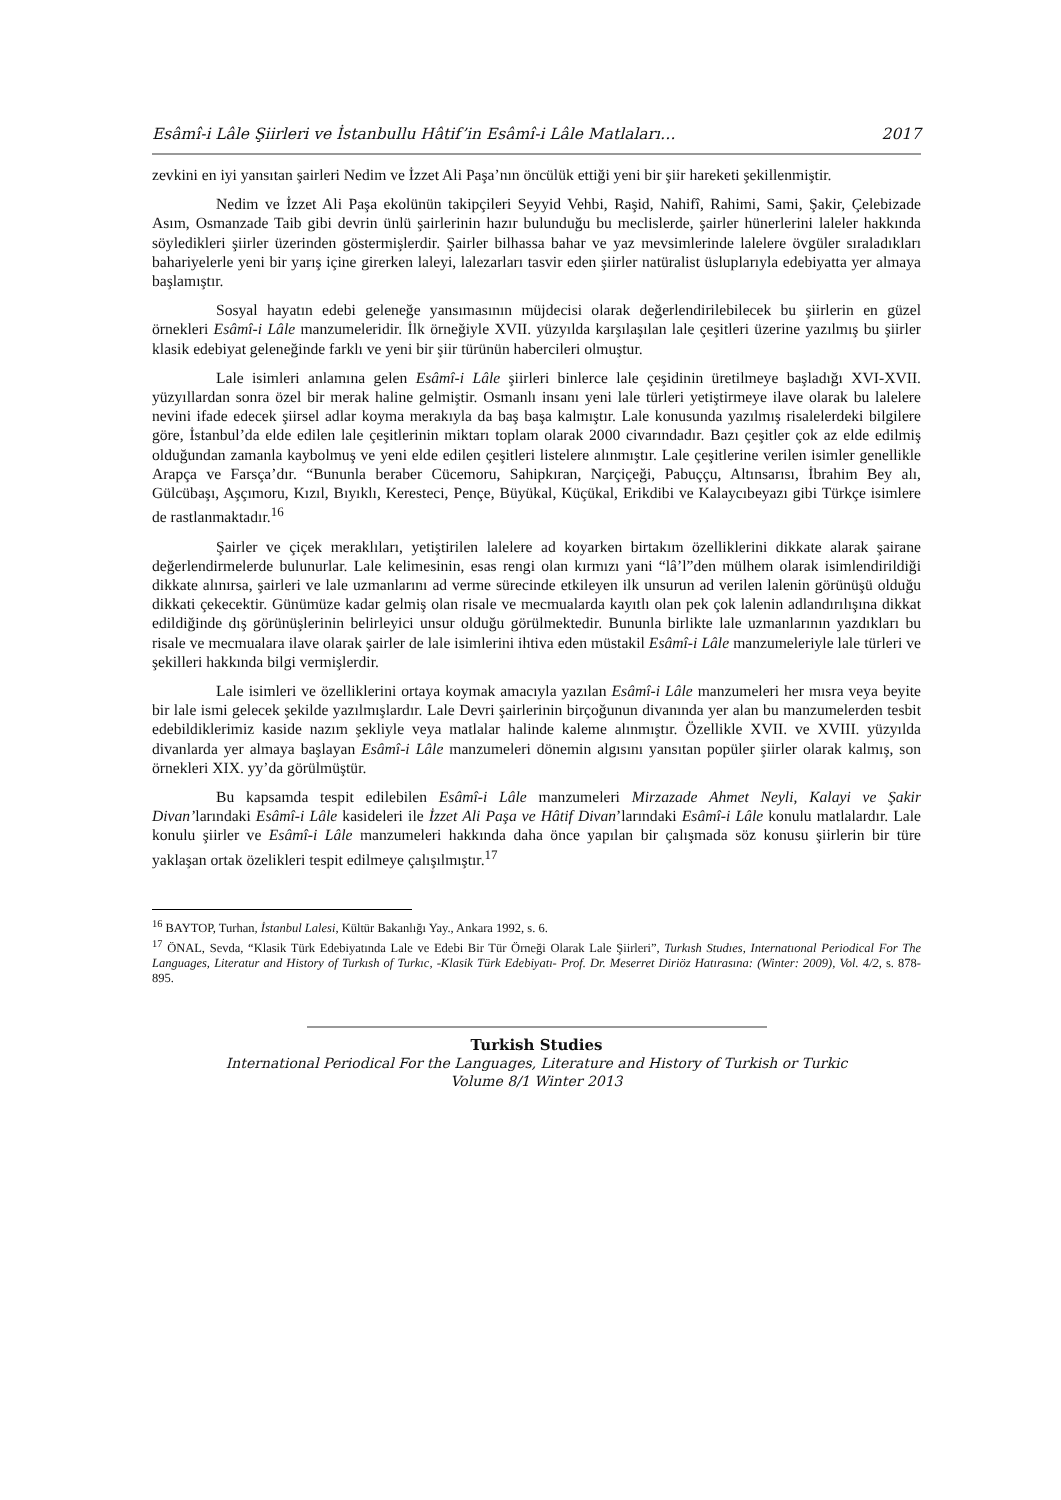Esâmî-i Lâle Şiirleri ve İstanbullu Hâtif’in Esâmî-i Lâle Matlaları… 2017
zevkini en iyi yansıtan şairleri Nedim ve İzzet Ali Paşa’nın öncülük ettiği yeni bir şiir hareketi şekillenmiştir.
Nedim ve İzzet Ali Paşa ekolünün takipçileri Seyyid Vehbi, Raşid, Nahifî, Rahimi, Sami, Şakir, Çelebizade Asım, Osmanzade Taib gibi devrin ünlü şairlerinin hazır bulunduğu bu meclislerde, şairler hünerlerini laleler hakkında söyledikleri şiirler üzerinden göstermişlerdir. Şairler bilhassa bahar ve yaz mevsimlerinde lalelere övgüler sıraladıkları bahariyelerle yeni bir yarış içine girerken laleyi, lalezarları tasvir eden şiirler natüralist üsluplarıyla edebiyatta yer almaya başlamıştır.
Sosyal hayatın edebi geleneğe yansımasının müjdecisi olarak değerlendirilebilecek bu şiirlerin en güzel örnekleri Esâmî-i Lâle manzumeleridir. İlk örneğiyle XVII. yüzyılda karşılaşılan lale çeşitleri üzerine yazılmış bu şiirler klasik edebiyat geleneğinde farklı ve yeni bir şiir türünün habercileri olmuştur.
Lale isimleri anlamına gelen Esâmî-i Lâle şiirleri binlerce lale çeşidinin üretilmeye başladığı XVI-XVII. yüzyıllardan sonra özel bir merak haline gelmiştir. Osmanlı insanı yeni lale türleri yetiştirmeye ilave olarak bu lalelere nevini ifade edecek şiirsel adlar koyma merakıyla da baş başa kalmıştır. Lale konusunda yazılmış risalelerdeki bilgilere göre, İstanbul’da elde edilen lale çeşitlerinin miktarı toplam olarak 2000 civarındadır. Bazı çeşitler çok az elde edilmiş olduğundan zamanla kaybolmuş ve yeni elde edilen çeşitleri listelere alınmıştır. Lale çeşitlerine verilen isimler genellikle Arapça ve Farsça’dır. “Bununla beraber Cücemoru, Sahipkıran, Narçiçeği, Pabuççu, Altınsarısı, İbrahim Bey alı, Gülcübaşı, Aşçımoru, Kızıl, Bıyıklı, Keresteci, Pençe, Büyükal, Küçükal, Erikdibi ve Kalaycıbeyazı gibi Türkçe isimlere de rastlanmaktadır.<sup>16</sup>
Şairler ve çiçek meraklıları, yetiştirilen lalelere ad koyarken birtakım özelliklerini dikkate alarak şairane değerlendirmelerde bulunurlar. Lale kelimesinin, esas rengi olan kırmızı yani “lâ’l”den mülhem olarak isimlendirildiği dikkate alınırsa, şairleri ve lale uzmanlarını ad verme sürecinde etkileyen ilk unsurun ad verilen lalenin görünüşü olduğu dikkati çekecektir. Günümüze kadar gelmiş olan risale ve mecmualarda kayıtlı olan pek çok lalenin adlandırılışına dikkat edildiğinde dış görünüşlerinin belirleyici unsur olduğu görülmektedir. Bununla birlikte lale uzmanlarının yazdıkları bu risale ve mecmualara ilave olarak şairler de lale isimlerini ihtiva eden müstakil Esâmî-i Lâle manzumeleriyle lale türleri ve şekilleri hakkında bilgi vermişlerdir.
Lale isimleri ve özelliklerini ortaya koymak amacıyla yazılan Esâmî-i Lâle manzumeleri her mısra veya beyite bir lale ismi gelecek şekilde yazılmışlardır. Lale Devri şairlerinin birçoğunun divanında yer alan bu manzumelerden tesbit edebildiklerimiz kaside nazım şekliyle veya matlalar halinde kaleme alınmıştır. Özellikle XVII. ve XVIII. yüzyılda divanlarda yer almaya başlayan Esâmî-i Lâle manzumeleri dönemin algısını yansıtan popüler şiirler olarak kalmış, son örnekleri XIX. yy’da görülmüştür.
Bu kapsamda tespit edilebilen Esâmî-i Lâle manzumeleri Mirzazade Ahmet Neyli, Kalayi ve Şakir Divan’larındaki Esâmî-i Lâle kasideleri ile İzzet Ali Paşa ve Hâtif Divan’larındaki Esâmî-i Lâle konulu matlalardır. Lale konulu şiirler ve Esâmî-i Lâle manzumeleri hakkında daha önce yapılan bir çalışmada söz konusu şiirlerin bir türe yaklaşan ortak özelikleri tespit edilmeye çalışılmıştır.<sup>17</sup>
<sup>16</sup> BAYTOP, Turhan, İstanbul Lalesi, Kültür Bakanlığı Yay., Ankara 1992, s. 6.
<sup>17</sup> ÖNAL, Sevda, “Klasik Türk Edebiyatında Lale ve Edebi Bir Tür Örneği Olarak Lale Şiirleri”, Turkısh Studıes, Internatıonal Periodical For The Languages, Literatur and History of Turkısh of Turkıc, -Klasik Türk Edebiyatı- Prof. Dr. Meserret Diriöz Hatırasına: (Winter: 2009), Vol. 4/2, s. 878-895.
Turkish Studies
International Periodical For the Languages, Literature and History of Turkish or Turkic
Volume 8/1 Winter 2013